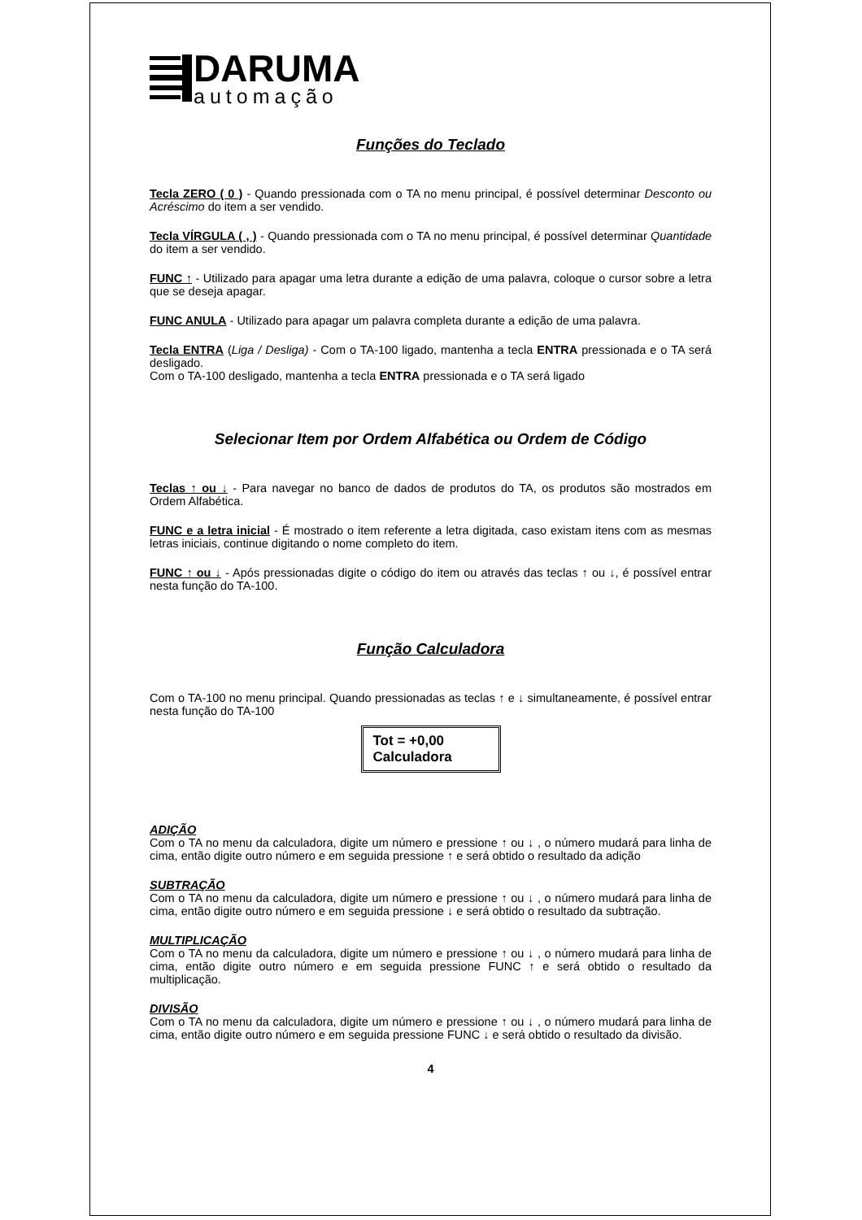DARUMA
automação
Funções do Teclado
Tecla ZERO ( 0 ) - Quando pressionada com o TA no menu principal, é possível determinar Desconto ou Acréscimo do item a ser vendido.
Tecla VÍRGULA ( , ) - Quando pressionada com o TA no menu principal, é possível determinar Quantidade do item a ser vendido.
FUNC ↑ - Utilizado para apagar uma letra durante a edição de uma palavra, coloque o cursor sobre a letra que se deseja apagar.
FUNC ANULA - Utilizado para apagar um palavra completa durante a edição de uma palavra.
Tecla ENTRA (Liga / Desliga) - Com o TA-100 ligado, mantenha a tecla ENTRA pressionada e o TA será desligado.
Com o TA-100 desligado, mantenha a tecla ENTRA pressionada e o TA será ligado
Selecionar Item por Ordem Alfabética ou Ordem de Código
Teclas ↑ ou ↓ - Para navegar no banco de dados de produtos do TA, os produtos são mostrados em Ordem Alfabética.
FUNC e a letra inicial - É mostrado o item referente a letra digitada, caso existam itens com as mesmas letras iniciais, continue digitando o nome completo do item.
FUNC ↑ ou ↓ - Após pressionadas digite o código do item ou através das teclas ↑ ou ↓, é possível entrar nesta função do TA-100.
Função Calculadora
Com o TA-100 no menu principal. Quando pressionadas as teclas ↑ e ↓ simultaneamente, é possível entrar nesta função do TA-100
Tot = +0,00
Calculadora
ADIÇÃO
Com o TA no menu da calculadora, digite um número e pressione ↑ ou ↓ , o número mudará para linha de cima, então digite outro número e em seguida pressione ↑ e será obtido o resultado da adição
SUBTRAÇÃO
Com o TA no menu da calculadora, digite um número e pressione ↑ ou ↓ , o número mudará para linha de cima, então digite outro número e em seguida pressione ↓ e será obtido o resultado da subtração.
MULTIPLICAÇÃO
Com o TA no menu da calculadora, digite um número e pressione ↑ ou ↓ , o número mudará para linha de cima, então digite outro número e em seguida pressione FUNC ↑ e será obtido o resultado da multiplicação.
DIVISÃO
Com o TA no menu da calculadora, digite um número e pressione ↑ ou ↓ , o número mudará para linha de cima, então digite outro número e em seguida pressione FUNC ↓ e será obtido o resultado da divisão.
4